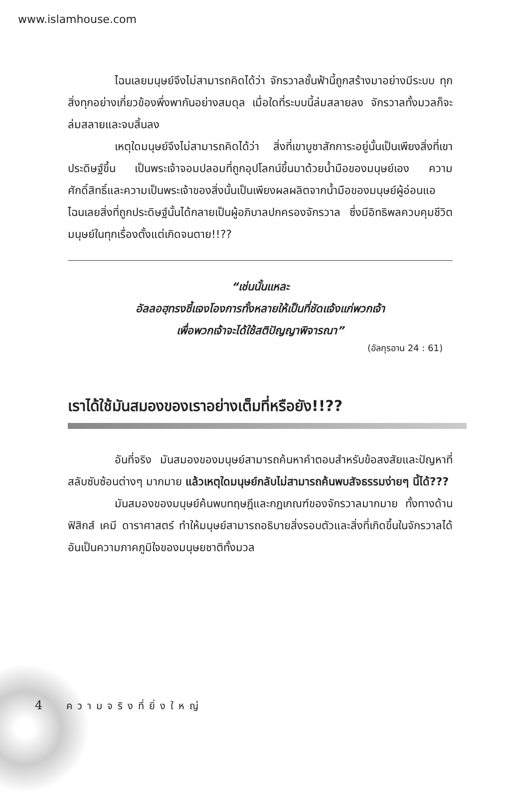www.islamhouse.com
ไฉนเลยมนุษย์จึงไม่สามารถคิดได้ว่า จักรวาลชั้นฟ้านี้ถูกสร้างมาอย่างมีระบบ ทุกสิ่งทุกอย่างเกี่ยวข้องพึ่งพากันอย่างสมดุล เมื่อใดที่ระบบนี้ล่มสลายลง จักรวาลทั้งมวลก็จะล่มสลายและจบสิ้นลง
เหตุใดมนุษย์จึงไม่สามารถคิดได้ว่า สิ่งที่เขาบูชาสักการะอยู่นั้นเป็นเพียงสิ่งที่เขาประดิษฐ์ขึ้น เป็นพระเจ้าจอมปลอมที่ถูกอุปโลกน์ขึ้นมาด้วยน้ำมือของมนุษย์เอง ความศักดิ์สิทธิ์และความเป็นพระเจ้าของสิ่งนั้นเป็นเพียงผลผลิตจากน้ำมือของมนุษย์ผู้อ่อนแอ ไฉนเลยสิ่งที่ถูกประดิษฐ์นั้นได้กลายเป็นผู้อภิบาลปกครองจักรวาล ซึ่งมีอิทธิพลควบคุมชีวิตมนุษย์ในทุกเรื่องตั้งแต่เกิดจนตาย!!??
“เช่นนั้นแหละ
อัลลอฮฺทรงชี้แจงโองการทั้งหลายให้เป็นที่ชัดแจ้งแก่พวกเจ้า
เพื่อพวกเจ้าจะได้ใช้สติปัญญาพิจารณา”
(อัลกุรอาน 24 : 61)
เราได้ใช้มันสมองของเราอย่างเต็มที่หรือยัง!!??
อันที่จริง มันสมองของมนุษย์สามารถค้นหาคำตอบสำหรับข้อสงสัยและปัญหาที่สลับซับซ้อนต่างๆ มากมาย แล้วเหตุใดมนุษย์กลับไม่สามารถค้นพบสัจธรรมง่ายๆ นี้ได้???
มันสมองของมนุษย์ค้นพบทฤษฎีและกฎเกณฑ์ของจักรวาลมากมาย ทั้งทางด้านฟิสิกส์ เคมี ดาราศาสตร์ ทำให้มนุษย์สามารถอธิบายสิ่งรอบตัวและสิ่งที่เกิดขึ้นในจักรวาลได้ อันเป็นความภาคภูมิใจของมนุษยชาติทั้งมวล
4 ความจริงที่ยิ่งใหญ่